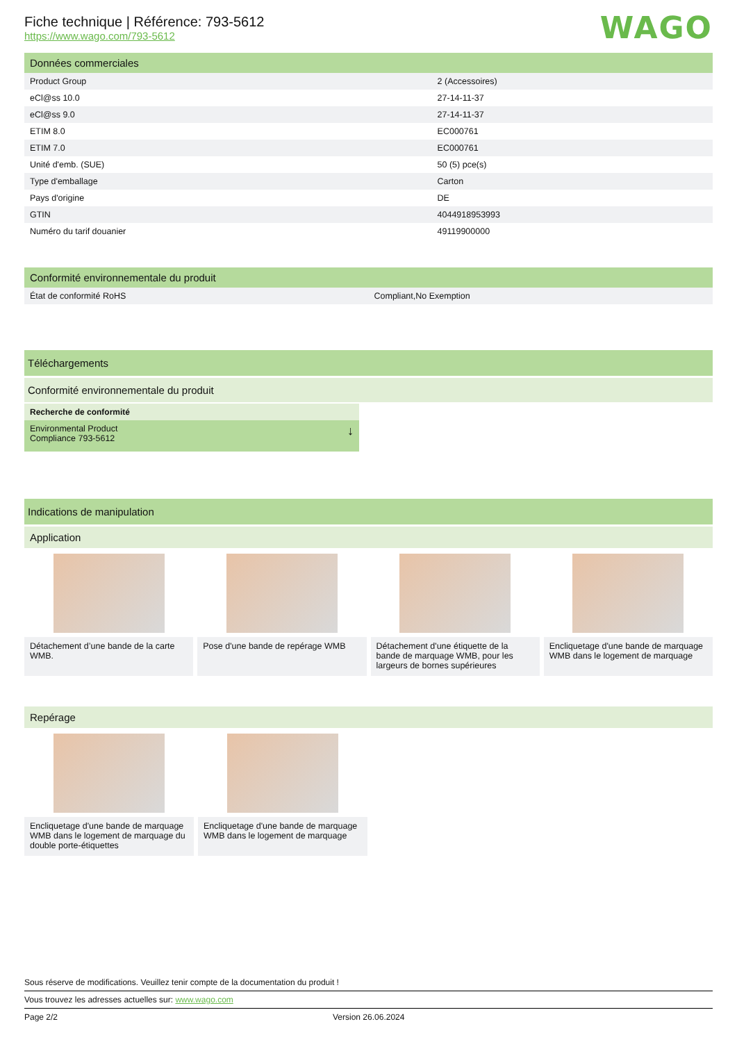WAGO
Fiche technique | Référence: 793-5612
https://www.wago.com/793-5612
Données commerciales
| Product Group | 2 (Accessoires) |
| eCl@ss 10.0 | 27-14-11-37 |
| eCl@ss 9.0 | 27-14-11-37 |
| ETIM 8.0 | EC000761 |
| ETIM 7.0 | EC000761 |
| Unité d'emb. (SUE) | 50 (5) pce(s) |
| Type d'emballage | Carton |
| Pays d'origine | DE |
| GTIN | 4044918953993 |
| Numéro du tarif douanier | 49119900000 |
Conformité environnementale du produit
| État de conformité RoHS | Compliant,No Exemption |
Téléchargements
Conformité environnementale du produit
Recherche de conformité
Environmental Product
Compliance 793-5612 ↓
Indications de manipulation
Application
Détachement d’une bande de la carte WMB.
Pose d'une bande de repérage WMB Détachement d'une étiquette de la bande de marquage WMB, pour les largeurs de bornes supérieures
Encliquetage d'une bande de marquage WMB dans le logement de marquage
Repérage
Encliquetage d'une bande de marquage WMB dans le logement de marquage du double porte-étiquettes
Encliquetage d'une bande de marquage WMB dans le logement de marquage
Sous réserve de modifications. Veuillez tenir compte de la documentation du produit !
Vous trouvez les adresses actuelles sur: www.wago.com
Page 2/2 Version 26.06.2024